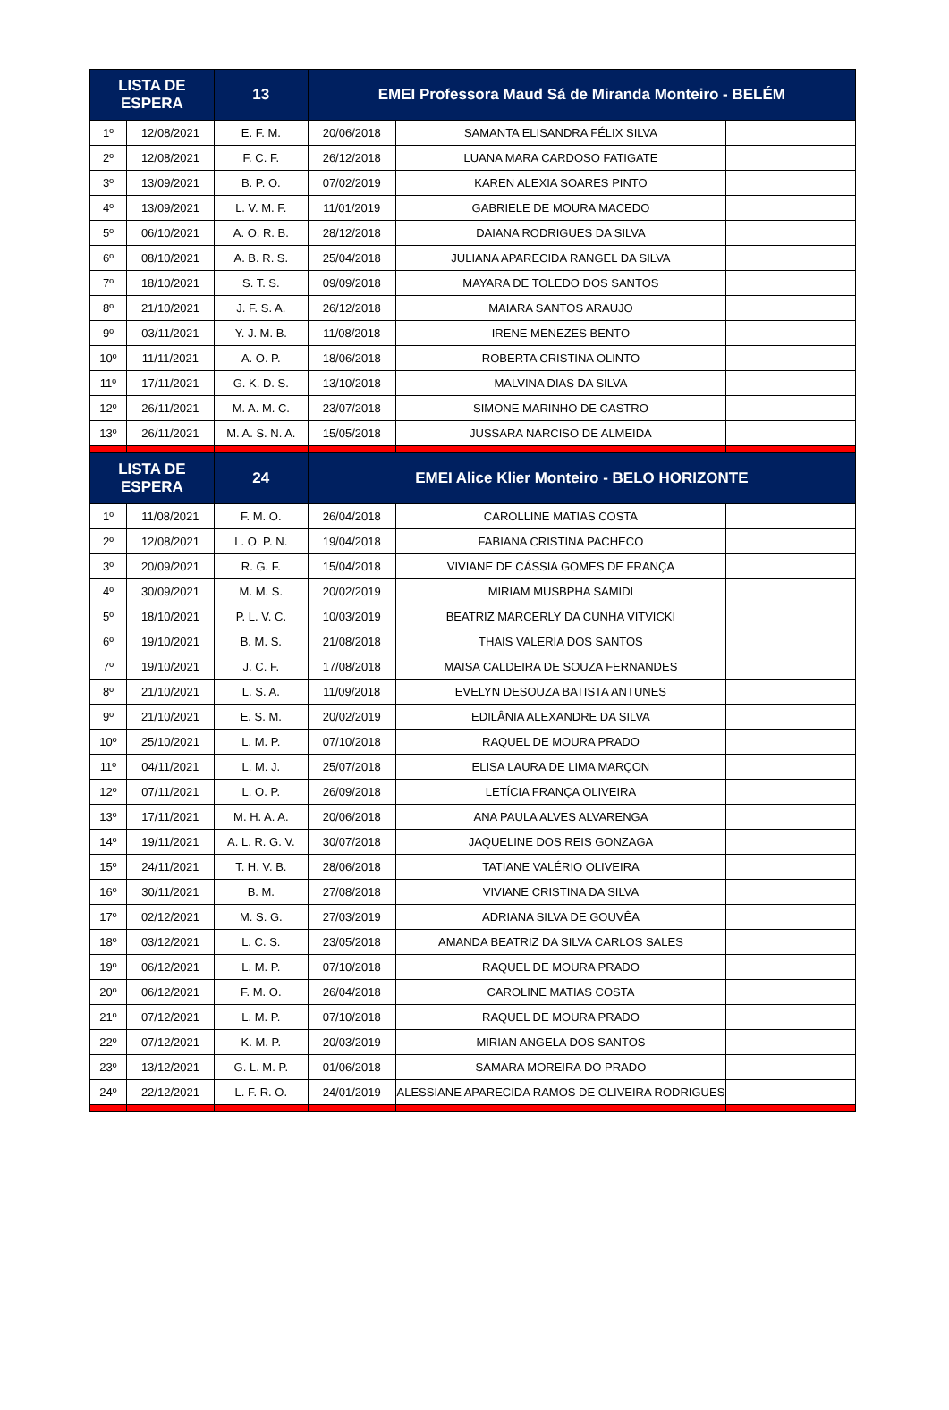| LISTA DE ESPERA | | 13 | EMEI Professora Maud Sá de Miranda Monteiro - BELÉM | | |
| --- | --- | --- | --- | --- | --- |
| 1º | 12/08/2021 | E. F. M. | 20/06/2018 | SAMANTA ELISANDRA FÉLIX SILVA | |
| 2º | 12/08/2021 | F. C. F. | 26/12/2018 | LUANA MARA CARDOSO FATIGATE | |
| 3º | 13/09/2021 | B. P. O. | 07/02/2019 | KAREN ALEXIA SOARES PINTO | |
| 4º | 13/09/2021 | L. V. M. F. | 11/01/2019 | GABRIELE DE MOURA MACEDO | |
| 5º | 06/10/2021 | A. O. R. B. | 28/12/2018 | DAIANA RODRIGUES DA SILVA | |
| 6º | 08/10/2021 | A. B. R. S. | 25/04/2018 | JULIANA APARECIDA RANGEL DA SILVA | |
| 7º | 18/10/2021 | S. T. S. | 09/09/2018 | MAYARA DE TOLEDO DOS SANTOS | |
| 8º | 21/10/2021 | J. F. S. A. | 26/12/2018 | MAIARA SANTOS ARAUJO | |
| 9º | 03/11/2021 | Y. J. M. B. | 11/08/2018 | IRENE MENEZES BENTO | |
| 10º | 11/11/2021 | A. O. P. | 18/06/2018 | ROBERTA CRISTINA OLINTO | |
| 11º | 17/11/2021 | G. K. D. S. | 13/10/2018 | MALVINA DIAS DA SILVA | |
| 12º | 26/11/2021 | M. A. M. C. | 23/07/2018 | SIMONE MARINHO DE CASTRO | |
| 13º | 26/11/2021 | M. A. S. N. A. | 15/05/2018 | JUSSARA NARCISO DE ALMEIDA | |
| LISTA DE ESPERA | | 24 | EMEI Alice Klier Monteiro - BELO HORIZONTE | | |
| 1º | 11/08/2021 | F. M. O. | 26/04/2018 | CAROLLINE MATIAS COSTA | |
| 2º | 12/08/2021 | L. O. P. N. | 19/04/2018 | FABIANA CRISTINA PACHECO | |
| 3º | 20/09/2021 | R. G. F. | 15/04/2018 | VIVIANE DE CÁSSIA GOMES DE FRANÇA | |
| 4º | 30/09/2021 | M. M. S. | 20/02/2019 | MIRIAM MUSBPHA SAMIDI | |
| 5º | 18/10/2021 | P. L. V. C. | 10/03/2019 | BEATRIZ MARCERLY DA CUNHA VITVICKI | |
| 6º | 19/10/2021 | B. M. S. | 21/08/2018 | THAIS VALERIA DOS SANTOS | |
| 7º | 19/10/2021 | J. C. F. | 17/08/2018 | MAISA CALDEIRA DE SOUZA FERNANDES | |
| 8º | 21/10/2021 | L. S. A. | 11/09/2018 | EVELYN DESOUZA BATISTA ANTUNES | |
| 9º | 21/10/2021 | E. S. M. | 20/02/2019 | EDILÂNIA ALEXANDRE DA SILVA | |
| 10º | 25/10/2021 | L. M. P. | 07/10/2018 | RAQUEL DE MOURA PRADO | |
| 11º | 04/11/2021 | L. M. J. | 25/07/2018 | ELISA LAURA DE LIMA MARÇON | |
| 12º | 07/11/2021 | L. O. P. | 26/09/2018 | LETÍCIA FRANÇA OLIVEIRA | |
| 13º | 17/11/2021 | M. H. A. A. | 20/06/2018 | ANA PAULA ALVES ALVARENGA | |
| 14º | 19/11/2021 | A. L. R. G. V. | 30/07/2018 | JAQUELINE DOS REIS GONZAGA | |
| 15º | 24/11/2021 | T. H. V. B. | 28/06/2018 | TATIANE VALÉRIO OLIVEIRA | |
| 16º | 30/11/2021 | B. M. | 27/08/2018 | VIVIANE CRISTINA DA SILVA | |
| 17º | 02/12/2021 | M. S. G. | 27/03/2019 | ADRIANA SILVA DE GOUVÊA | |
| 18º | 03/12/2021 | L. C. S. | 23/05/2018 | AMANDA BEATRIZ DA SILVA CARLOS SALES | |
| 19º | 06/12/2021 | L. M. P. | 07/10/2018 | RAQUEL DE MOURA PRADO | |
| 20º | 06/12/2021 | F. M. O. | 26/04/2018 | CAROLINE MATIAS COSTA | |
| 21º | 07/12/2021 | L. M. P. | 07/10/2018 | RAQUEL DE MOURA PRADO | |
| 22º | 07/12/2021 | K. M. P. | 20/03/2019 | MIRIAN ANGELA DOS SANTOS | |
| 23º | 13/12/2021 | G. L. M. P. | 01/06/2018 | SAMARA MOREIRA DO PRADO | |
| 24º | 22/12/2021 | L. F. R. O. | 24/01/2019 | ALESSIANE APARECIDA RAMOS DE OLIVEIRA RODRIGUES | |